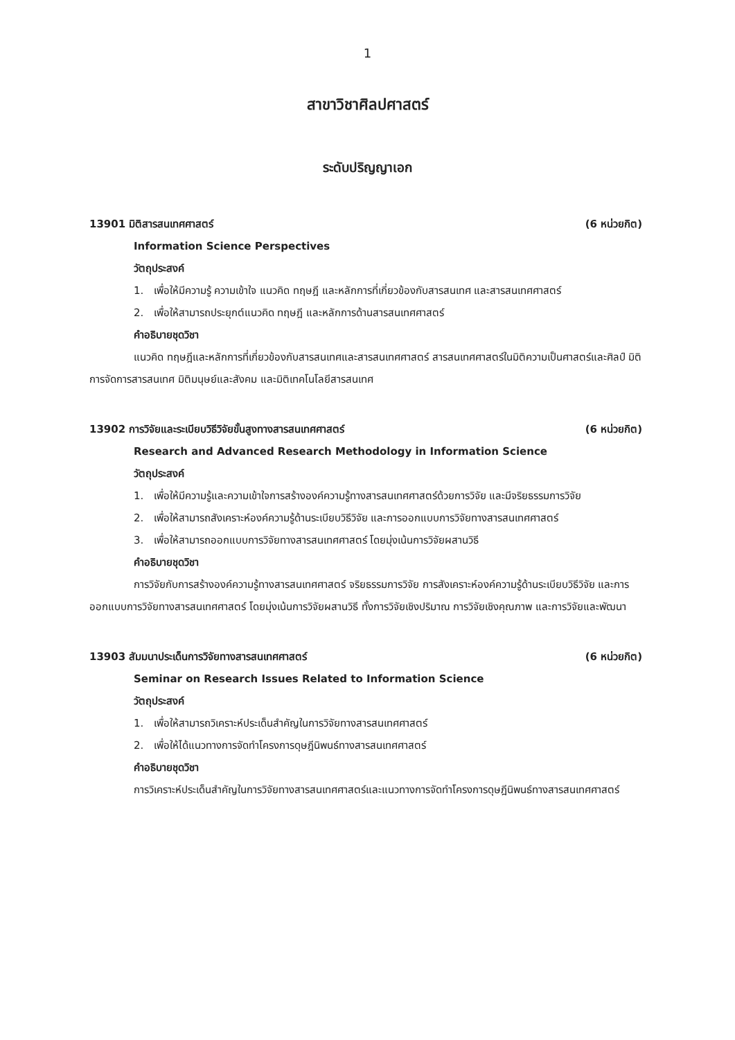1
สาขาวิชาศิลปศาสตร์
ระดับปริญญาเอก
13901 มิติสารสนเทศศาสตร์ (6 หน่วยกิต)
Information Science Perspectives
วัตถุประสงค์
1. เพื่อให้มีความรู้ ความเข้าใจ แนวคิด ทฤษฎี และหลักการที่เกี่ยวข้องกับสารสนเทศ และสารสนเทศศาสตร์
2. เพื่อให้สามารถประยุกต์แนวคิด ทฤษฎี และหลักการด้านสารสนเทศศาสตร์
คำอธิบายชุดวิชา
แนวคิด ทฤษฎีและหลักการที่เกี่ยวข้องกับสารสนเทศและสารสนเทศศาสตร์ สารสนเทศศาสตร์ในมิติความเป็นศาสตร์และศิลป์ มิติการจัดการสารสนเทศ มิติมนุษย์และสังคม และมิติเทคโนโลยีสารสนเทศ
13902 การวิจัยและระเบียบวิธีวิจัยขั้นสูงทางสารสนเทศศาสตร์ (6 หน่วยกิต)
Research and Advanced Research Methodology in Information Science
วัตถุประสงค์
1. เพื่อให้มีความรู้และความเข้าใจการสร้างองค์ความรู้ทางสารสนเทศศาสตร์ด้วยการวิจัย และมีจริยธรรมการวิจัย
2. เพื่อให้สามารถสังเคราะห์องค์ความรู้ด้านระเบียบวิธีวิจัย และการออกแบบการวิจัยทางสารสนเทศศาสตร์
3. เพื่อให้สามารถออกแบบการวิจัยทางสารสนเทศศาสตร์ โดยมุ่งเน้นการวิจัยผสานวิธี
คำอธิบายชุดวิชา
การวิจัยกับการสร้างองค์ความรู้ทางสารสนเทศศาสตร์ จริยธรรมการวิจัย การสังเคราะห์องค์ความรู้ด้านระเบียบวิธีวิจัย และการออกแบบการวิจัยทางสารสนเทศศาสตร์ โดยมุ่งเน้นการวิจัยผสานวิธี ทั้งการวิจัยเชิงปริมาณ การวิจัยเชิงคุณภาพ และการวิจัยและพัฒนา
13903 สัมมนาประเด็นการวิจัยทางสารสนเทศศาสตร์ (6 หน่วยกิต)
Seminar on Research Issues Related to Information Science
วัตถุประสงค์
1. เพื่อให้สามารถวิเคราะห์ประเด็นสำคัญในการวิจัยทางสารสนเทศศาสตร์
2. เพื่อให้ได้แนวทางการจัดทำโครงการดุษฎีนิพนธ์ทางสารสนเทศศาสตร์
คำอธิบายชุดวิชา
การวิเคราะห์ประเด็นสำคัญในการวิจัยทางสารสนเทศศาสตร์และแนวทางการจัดทำโครงการดุษฎีนิพนธ์ทางสารสนเทศศาสตร์